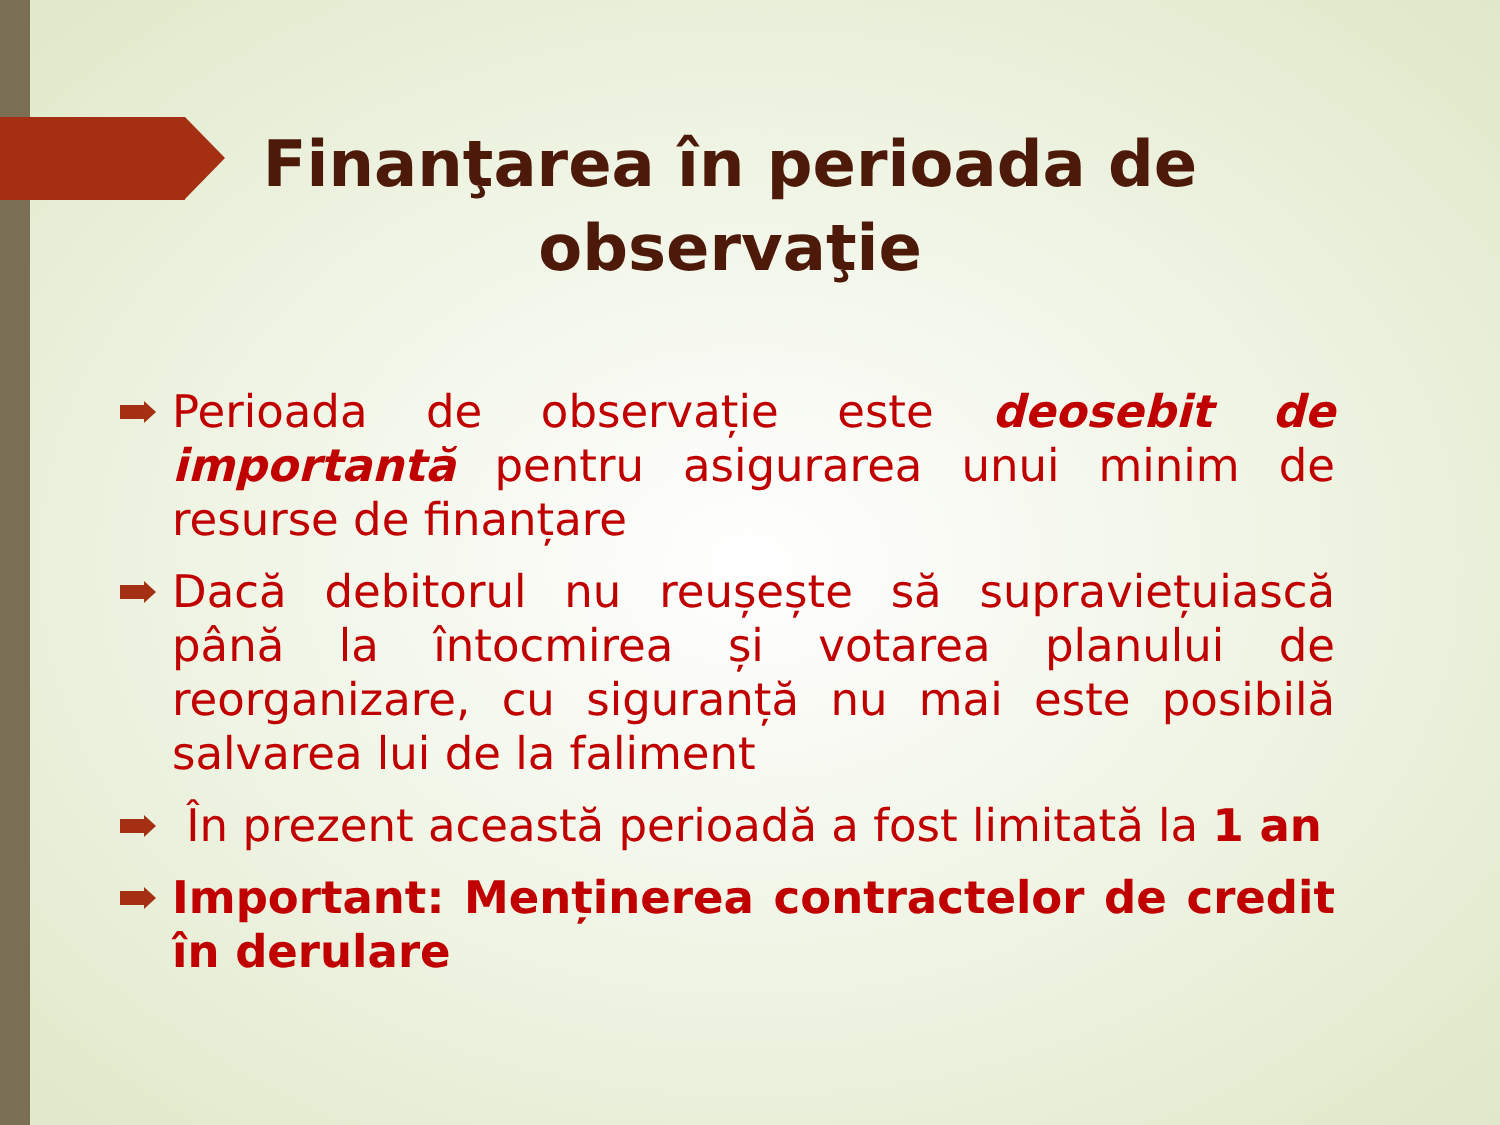Finanţarea în perioada de observaţie
Perioada de observație este deosebit de importantă pentru asigurarea unui minim de resurse de finanțare
Dacă debitorul nu reușește să supraviețuiască până la întocmirea și votarea planului de reorganizare, cu siguranță nu mai este posibilă salvarea lui de la faliment
În prezent această perioadă a fost limitată la 1 an
Important: Menținerea contractelor de credit în derulare